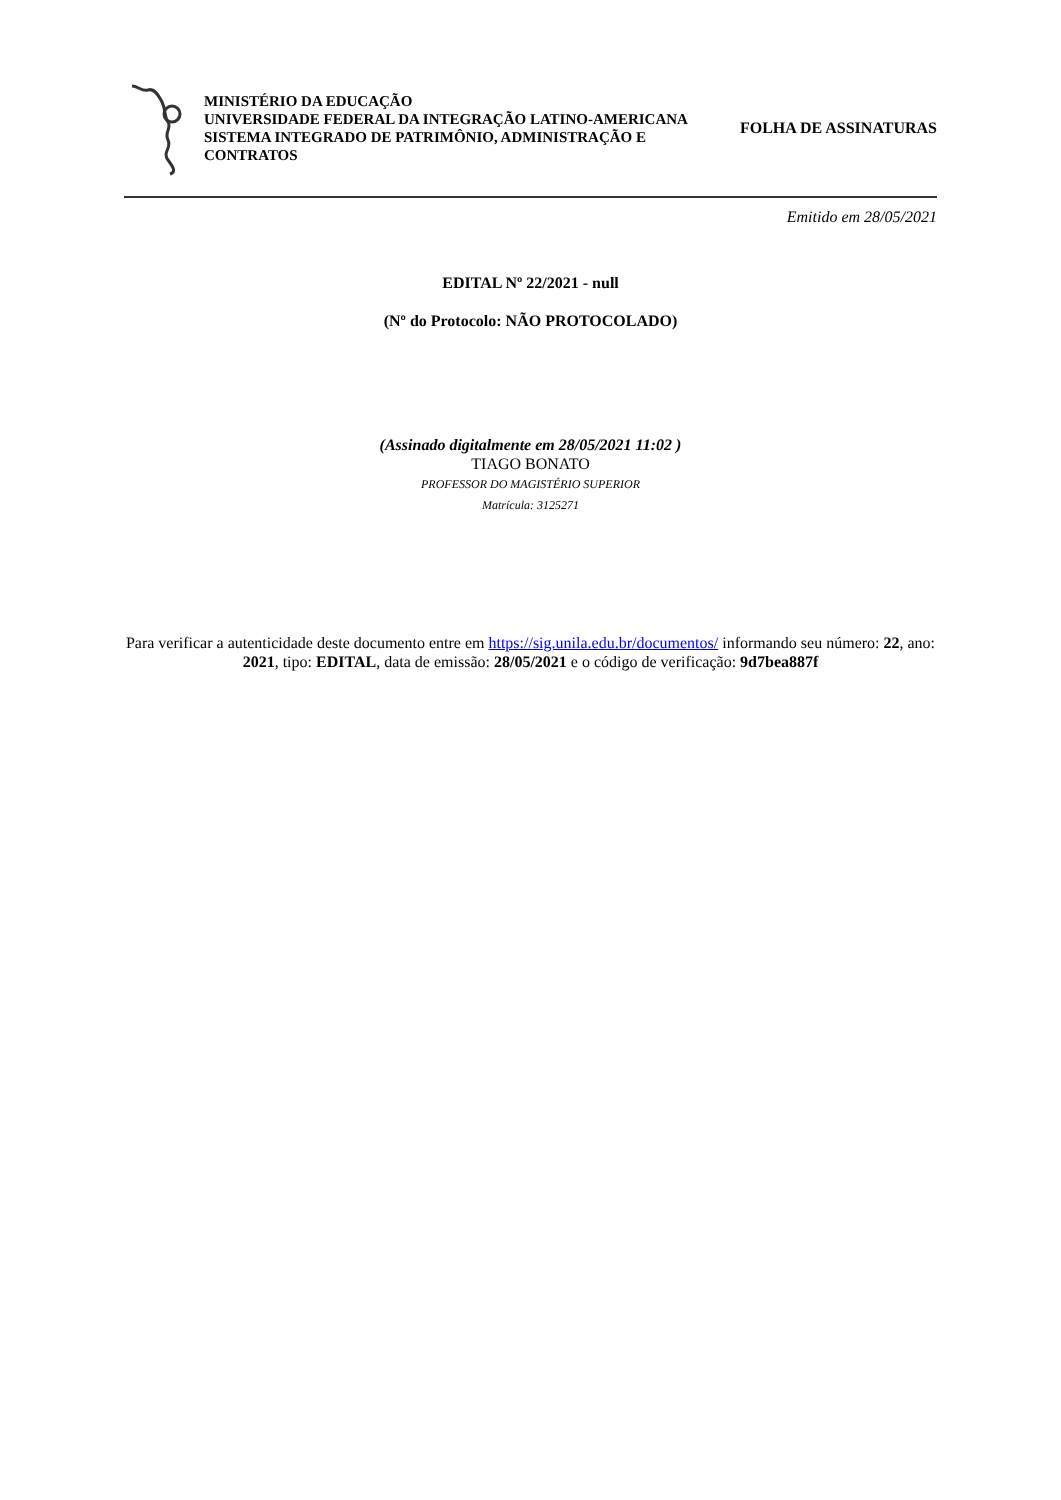MINISTÉRIO DA EDUCAÇÃO
UNIVERSIDADE FEDERAL DA INTEGRAÇÃO LATINO-AMERICANA
SISTEMA INTEGRADO DE PATRIMÔNIO, ADMINISTRAÇÃO E CONTRATOS
FOLHA DE ASSINATURAS
Emitido em 28/05/2021
EDITAL Nº 22/2021 - null
(Nº do Protocolo: NÃO PROTOCOLADO)
(Assinado digitalmente em 28/05/2021 11:02 )
TIAGO BONATO
PROFESSOR DO MAGISTÉRIO SUPERIOR
Matrícula: 3125271
Para verificar a autenticidade deste documento entre em https://sig.unila.edu.br/documentos/ informando seu número: 22, ano: 2021, tipo: EDITAL, data de emissão: 28/05/2021 e o código de verificação: 9d7bea887f